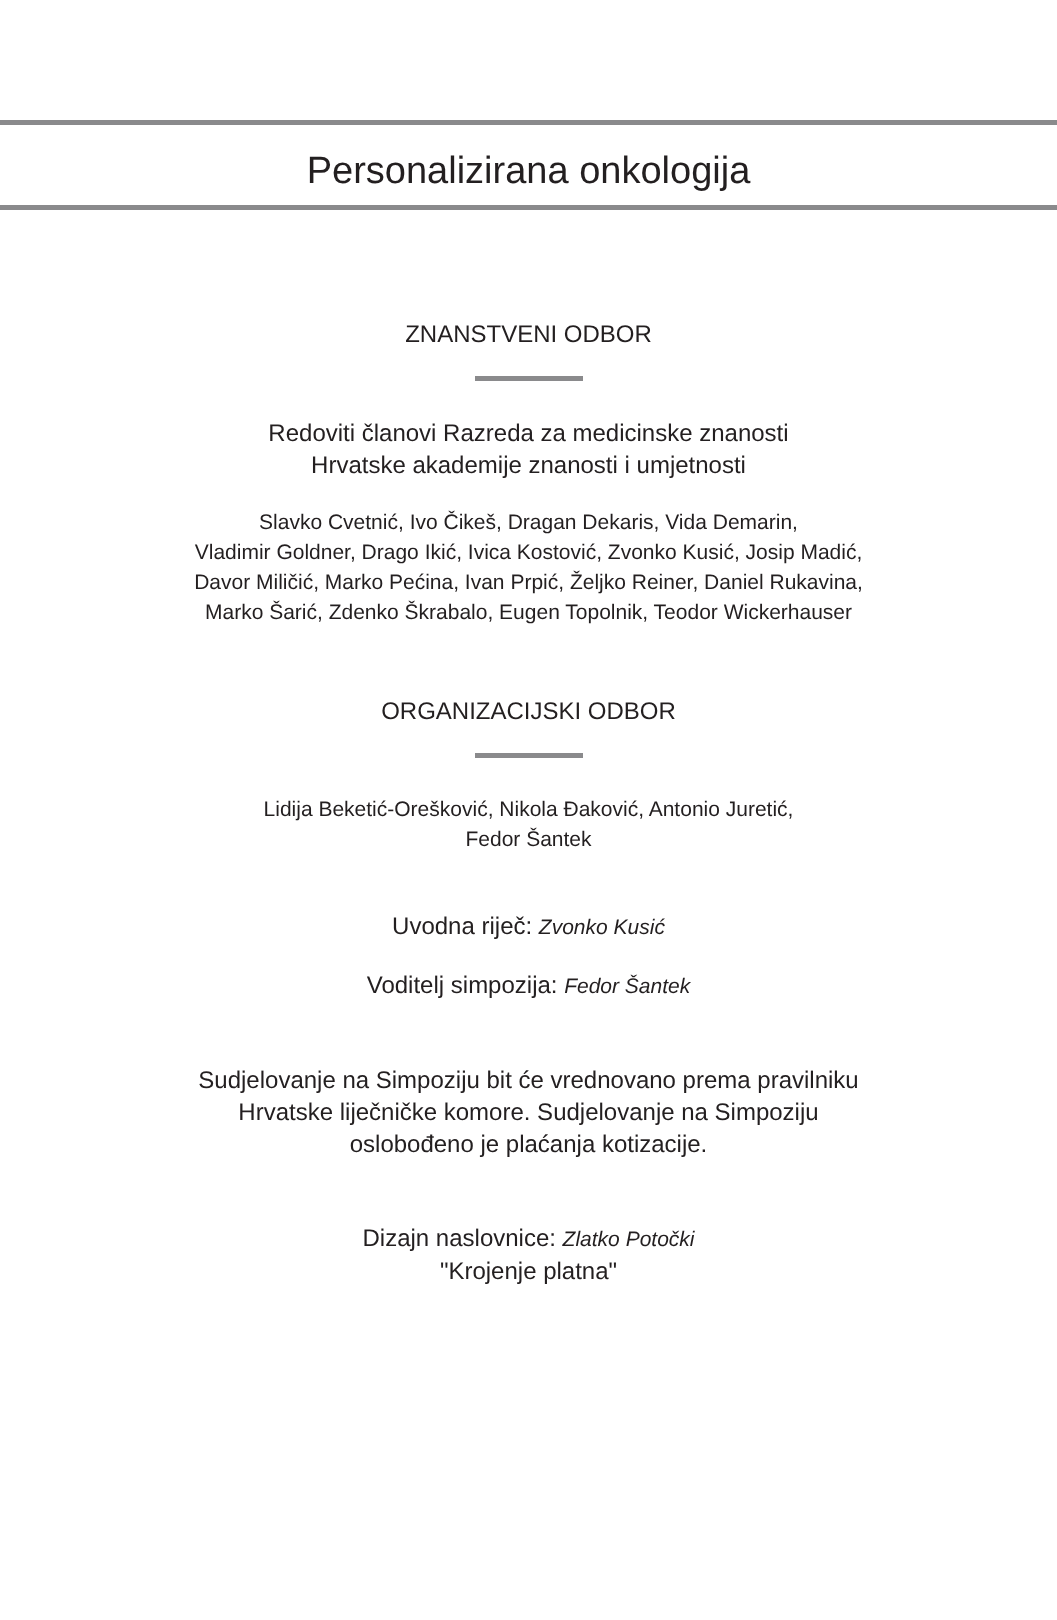Personalizirana onkologija
ZNANSTVENI ODBOR
Redoviti članovi Razreda za medicinske znanosti
Hrvatske akademije znanosti i umjetnosti
Slavko Cvetnić, Ivo Čikeš, Dragan Dekaris, Vida Demarin,
Vladimir Goldner, Drago Ikić, Ivica Kostović, Zvonko Kusić, Josip Madić,
Davor Miličić, Marko Pećina, Ivan Prpić, Željko Reiner, Daniel Rukavina,
Marko Šarić, Zdenko Škrabalo, Eugen Topolnik, Teodor Wickerhauser
ORGANIZACIJSKI ODBOR
Lidija Beketić-Orešković, Nikola Đaković, Antonio Juretić,
Fedor Šantek
Uvodna riječ: Zvonko Kusić
Voditelj simpozija: Fedor Šantek
Sudjelovanje na Simpoziju bit će vrednovano prema pravilniku
Hrvatske liječničke komore. Sudjelovanje na Simpoziju
oslobođeno je plaćanja kotizacije.
Dizajn naslovnice: Zlatko Potočki
"Krojenje platna"